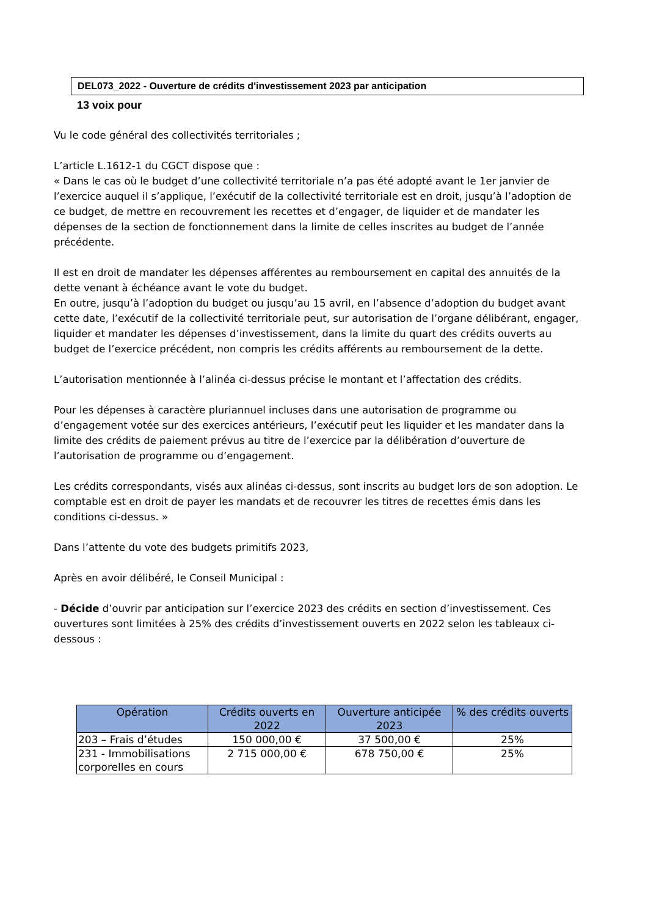DEL073_2022 - Ouverture de crédits d'investissement 2023 par anticipation
13 voix pour
Vu le code général des collectivités territoriales ;
L’article L.1612-1 du CGCT dispose que :
« Dans le cas où le budget d’une collectivité territoriale n’a pas été adopté avant le 1er janvier de l’exercice auquel il s’applique, l’exécutif de la collectivité territoriale est en droit, jusqu’à l’adoption de ce budget, de mettre en recouvrement les recettes et d’engager, de liquider et de mandater les dépenses de la section de fonctionnement dans la limite de celles inscrites au budget de l’année précédente.
Il est en droit de mandater les dépenses afférentes au remboursement en capital des annuités de la dette venant à échéance avant le vote du budget.
En outre, jusqu’à l’adoption du budget ou jusqu’au 15 avril, en l’absence d’adoption du budget avant cette date, l’exécutif de la collectivité territoriale peut, sur autorisation de l’organe délibérant, engager, liquider et mandater les dépenses d’investissement, dans la limite du quart des crédits ouverts au budget de l’exercice précédent, non compris les crédits afférents au remboursement de la dette.
L’autorisation mentionnée à l’alinéa ci-dessus précise le montant et l’affectation des crédits.
Pour les dépenses à caractère pluriannuel incluses dans une autorisation de programme ou d’engagement votée sur des exercices antérieurs, l’exécutif peut les liquider et les mandater dans la limite des crédits de paiement prévus au titre de l’exercice par la délibération d’ouverture de l’autorisation de programme ou d’engagement.
Les crédits correspondants, visés aux alinéas ci-dessus, sont inscrits au budget lors de son adoption. Le comptable est en droit de payer les mandats et de recouvrer les titres de recettes émis dans les conditions ci-dessus. »
Dans l’attente du vote des budgets primitifs 2023,
Après en avoir délibéré, le Conseil Municipal :
- Décide d’ouvrir par anticipation sur l’exercice 2023 des crédits en section d’investissement. Ces ouvertures sont limitées à 25% des crédits d’investissement ouverts en 2022 selon les tableaux ci-dessous :
| Opération | Crédits ouverts en 2022 | Ouverture anticipée 2023 | % des crédits ouverts |
| --- | --- | --- | --- |
| 203 – Frais d’études | 150 000,00 € | 37 500,00 € | 25% |
| 231 - Immobilisations corporelles en cours | 2 715 000,00 € | 678 750,00 € | 25% |